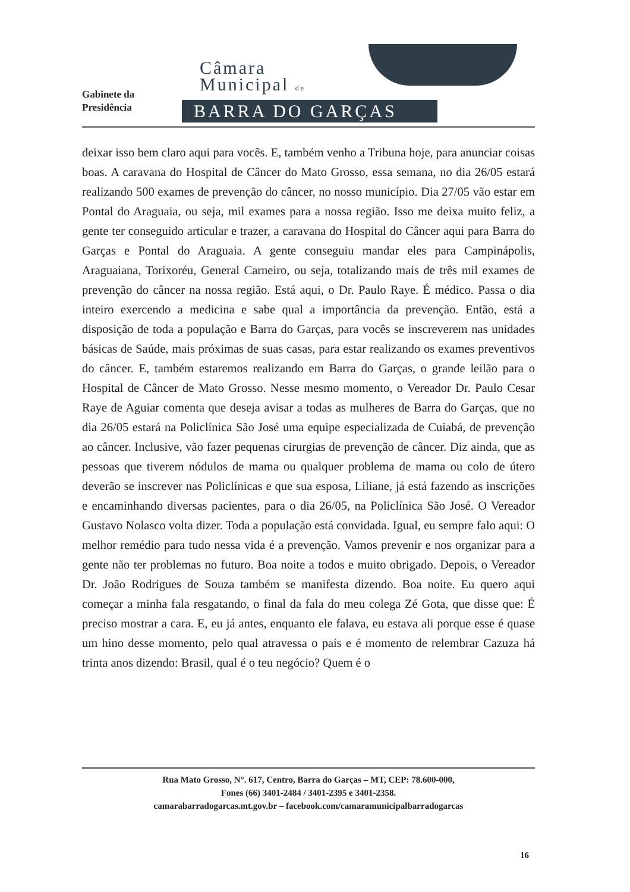Gabinete da
Presidência
Câmara
Municipal de
BARRA DO GARÇAS
deixar isso bem claro aqui para vocês. E, também venho a Tribuna hoje, para anunciar coisas boas. A caravana do Hospital de Câncer do Mato Grosso, essa semana, no dia 26/05 estará realizando 500 exames de prevenção do câncer, no nosso município. Dia 27/05 vão estar em Pontal do Araguaia, ou seja, mil exames para a nossa região. Isso me deixa muito feliz, a gente ter conseguido articular e trazer, a caravana do Hospital do Câncer aqui para Barra do Garças e Pontal do Araguaia. A gente conseguiu mandar eles para Campinápolis, Araguaiana, Torixoréu, General Carneiro, ou seja, totalizando mais de três mil exames de prevenção do câncer na nossa região. Está aqui, o Dr. Paulo Raye. É médico. Passa o dia inteiro exercendo a medicina e sabe qual a importância da prevenção. Então, está a disposição de toda a população e Barra do Garças, para vocês se inscreverem nas unidades básicas de Saúde, mais próximas de suas casas, para estar realizando os exames preventivos do câncer. E, também estaremos realizando em Barra do Garças, o grande leilão para o Hospital de Câncer de Mato Grosso. Nesse mesmo momento, o Vereador Dr. Paulo Cesar Raye de Aguiar comenta que deseja avisar a todas as mulheres de Barra do Garças, que no dia 26/05 estará na Policlínica São José uma equipe especializada de Cuiabá, de prevenção ao câncer. Inclusive, vão fazer pequenas cirurgias de prevenção de câncer. Diz ainda, que as pessoas que tiverem nódulos de mama ou qualquer problema de mama ou colo de útero deverão se inscrever nas Policlínicas e que sua esposa, Liliane, já está fazendo as inscrições e encaminhando diversas pacientes, para o dia 26/05, na Policlínica São José. O Vereador Gustavo Nolasco volta dizer. Toda a população está convidada. Igual, eu sempre falo aqui: O melhor remédio para tudo nessa vida é a prevenção. Vamos prevenir e nos organizar para a gente não ter problemas no futuro. Boa noite a todos e muito obrigado. Depois, o Vereador Dr. João Rodrigues de Souza também se manifesta dizendo. Boa noite. Eu quero aqui começar a minha fala resgatando, o final da fala do meu colega Zé Gota, que disse que: É preciso mostrar a cara. E, eu já antes, enquanto ele falava, eu estava ali porque esse é quase um hino desse momento, pelo qual atravessa o país e é momento de relembrar Cazuza há trinta anos dizendo: Brasil, qual é o teu negócio? Quem é o
Rua Mato Grosso, N°. 617, Centro, Barra do Garças – MT, CEP: 78.600-000,
Fones (66) 3401-2484 / 3401-2395 e 3401-2358.
camarabarradogarcas.mt.gov.br – facebook.com/camaramunicipalbarradogarcas
16